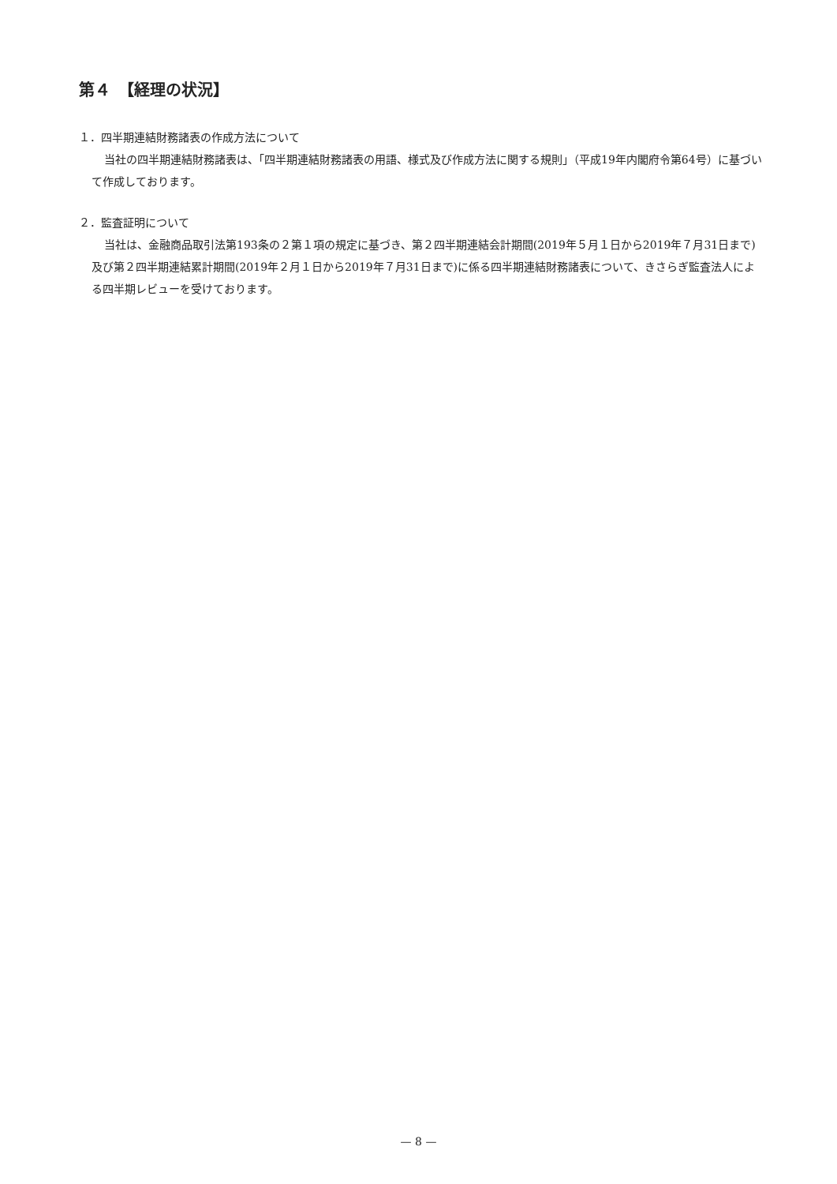第４　【経理の状況】
１．四半期連結財務諸表の作成方法について
当社の四半期連結財務諸表は、「四半期連結財務諸表の用語、様式及び作成方法に関する規則」（平成19年内閣府令第64号）に基づいて作成しております。
２．監査証明について
当社は、金融商品取引法第193条の２第１項の規定に基づき、第２四半期連結会計期間(2019年５月１日から2019年７月31日まで)及び第２四半期連結累計期間(2019年２月１日から2019年７月31日まで)に係る四半期連結財務諸表について、きさらぎ監査法人による四半期レビューを受けております。
— 8 —